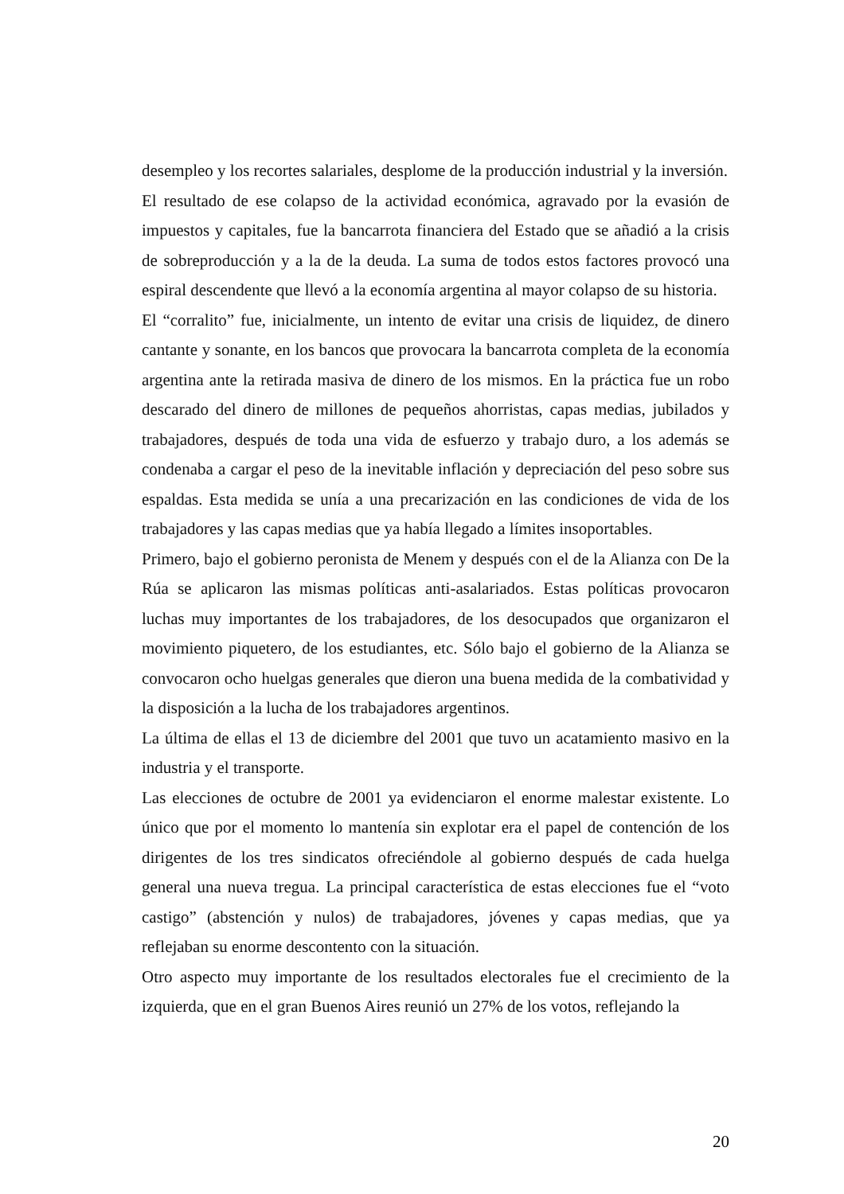desempleo y los recortes salariales, desplome de la producción industrial y la inversión.
El resultado de ese colapso de la actividad económica, agravado por la evasión de impuestos y capitales, fue la bancarrota financiera del Estado que se añadió a la crisis de sobreproducción y a la de la deuda. La suma de todos estos factores provocó una espiral descendente que llevó a la economía argentina al mayor colapso de su historia.
El “corralito” fue, inicialmente, un intento de evitar una crisis de liquidez, de dinero cantante y sonante, en los bancos que provocara la bancarrota completa de la economía argentina ante la retirada masiva de dinero de los mismos. En la práctica fue un robo descarado del dinero de millones de pequeños ahorristas, capas medias, jubilados y trabajadores, después de toda una vida de esfuerzo y trabajo duro, a los además se condenaba a cargar el peso de la inevitable inflación y depreciación del peso sobre sus espaldas. Esta medida se unía a una precarización en las condiciones de vida de los trabajadores y las capas medias que ya había llegado a límites insoportables.
Primero, bajo el gobierno peronista de Menem y después con el de la Alianza con De la Rúa se aplicaron las mismas políticas anti-asalariados. Estas políticas provocaron luchas muy importantes de los trabajadores, de los desocupados que organizaron el movimiento piquetero, de los estudiantes, etc. Sólo bajo el gobierno de la Alianza se convocaron ocho huelgas generales que dieron una buena medida de la combatividad y la disposición a la lucha de los trabajadores argentinos.
La última de ellas el 13 de diciembre del 2001 que tuvo un acatamiento masivo en la industria y el transporte.
Las elecciones de octubre de 2001 ya evidenciaron el enorme malestar existente. Lo único que por el momento lo mantenía sin explotar era el papel de contención de los dirigentes de los tres sindicatos ofreciéndole al gobierno después de cada huelga general una nueva tregua. La principal característica de estas elecciones fue el “voto castigo” (abstención y nulos) de trabajadores, jóvenes y capas medias, que ya reflejaban su enorme descontento con la situación.
Otro aspecto muy importante de los resultados electorales fue el crecimiento de la izquierda, que en el gran Buenos Aires reunió un 27% de los votos, reflejando la
20